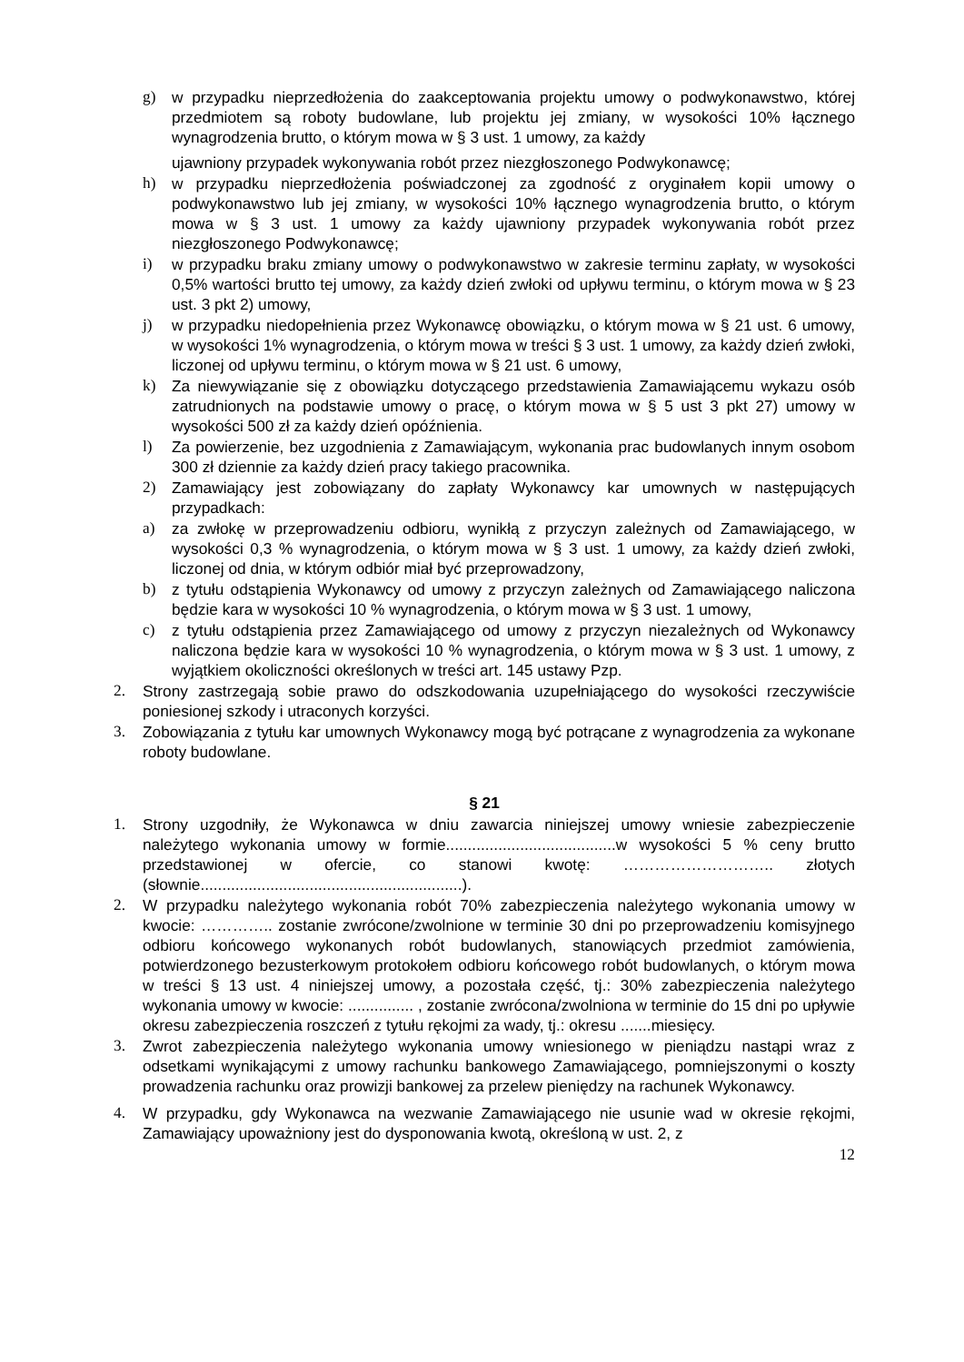g) w przypadku nieprzedłożenia do zaakceptowania projektu umowy o podwykonawstwo, której przedmiotem są roboty budowlane, lub projektu jej zmiany, w wysokości 10% łącznego wynagrodzenia brutto, o którym mowa w § 3 ust. 1 umowy, za każdy
ujawniony przypadek wykonywania robót przez niezgłoszonego Podwykonawcę;
h) w przypadku nieprzedłożenia poświadczonej za zgodność z oryginałem kopii umowy o podwykonawstwo lub jej zmiany, w wysokości 10% łącznego wynagrodzenia brutto, o którym mowa w § 3 ust. 1 umowy za każdy ujawniony przypadek wykonywania robót przez niezgłoszonego Podwykonawcę;
i) w przypadku braku zmiany umowy o podwykonawstwo w zakresie terminu zapłaty, w wysokości 0,5% wartości brutto tej umowy, za każdy dzień zwłoki od upływu terminu, o którym mowa w § 23 ust. 3 pkt 2) umowy,
j) w przypadku niedopełnienia przez Wykonawcę obowiązku, o którym mowa w § 21 ust. 6 umowy, w wysokości 1% wynagrodzenia, o którym mowa w treści § 3 ust. 1 umowy, za każdy dzień zwłoki, liczonej od upływu terminu, o którym mowa w § 21 ust. 6 umowy,
k) Za niewywiązanie się z obowiązku dotyczącego przedstawienia Zamawiającemu wykazu osób zatrudnionych na podstawie umowy o pracę, o którym mowa w § 5 ust 3 pkt 27) umowy w wysokości 500 zł za każdy dzień opóźnienia.
l) Za powierzenie, bez uzgodnienia z Zamawiającym, wykonania prac budowlanych innym osobom 300 zł dziennie za każdy dzień pracy takiego pracownika.
2) Zamawiający jest zobowiązany do zapłaty Wykonawcy kar umownych w następujących przypadkach:
a) za zwłokę w przeprowadzeniu odbioru, wynikłą z przyczyn zależnych od Zamawiającego, w wysokości 0,3 % wynagrodzenia, o którym mowa w § 3 ust. 1 umowy, za każdy dzień zwłoki, liczonej od dnia, w którym odbiór miał być przeprowadzony,
b) z tytułu odstąpienia Wykonawcy od umowy z przyczyn zależnych od Zamawiającego naliczona będzie kara w wysokości 10 % wynagrodzenia, o którym mowa w § 3 ust. 1 umowy,
c) z tytułu odstąpienia przez Zamawiającego od umowy z przyczyn niezależnych od Wykonawcy naliczona będzie kara w wysokości 10 % wynagrodzenia, o którym mowa w § 3 ust. 1 umowy, z wyjątkiem okoliczności określonych w treści art. 145 ustawy Pzp.
2. Strony zastrzegają sobie prawo do odszkodowania uzupełniającego do wysokości rzeczywiście poniesionej szkody i utraconych korzyści.
3. Zobowiązania z tytułu kar umownych Wykonawcy mogą być potrącane z wynagrodzenia za wykonane roboty budowlane.
§ 21
1. Strony uzgodniły, że Wykonawca w dniu zawarcia niniejszej umowy wniesie zabezpieczenie należytego wykonania umowy w formie.......................................w wysokości 5 % ceny brutto przedstawionej w ofercie, co stanowi kwotę: ……………………….. złotych (słownie............................................................).
2. W przypadku należytego wykonania robót 70% zabezpieczenia należytego wykonania umowy w kwocie: ………….. zostanie zwrócone/zwolnione w terminie 30 dni po przeprowadzeniu komisyjnego odbioru końcowego wykonanych robót budowlanych, stanowiących przedmiot zamówienia, potwierdzonego bezusterkowym protokołem odbioru końcowego robót budowlanych, o którym mowa w treści § 13 ust. 4 niniejszej umowy, a pozostała część, tj.: 30% zabezpieczenia należytego wykonania umowy w kwocie: ............... , zostanie zwrócona/zwolniona w terminie do 15 dni po upływie okresu zabezpieczenia roszczeń z tytułu rękojmi za wady, tj.: okresu .......miesięcy.
3. Zwrot zabezpieczenia należytego wykonania umowy wniesionego w pieniądzu nastąpi wraz z odsetkami wynikającymi z umowy rachunku bankowego Zamawiającego, pomniejszonymi o koszty prowadzenia rachunku oraz prowizji bankowej za przelew pieniędzy na rachunek Wykonawcy.
4. W przypadku, gdy Wykonawca na wezwanie Zamawiającego nie usunie wad w okresie rękojmi, Zamawiający upoważniony jest do dysponowania kwotą, określoną w ust. 2, z
12